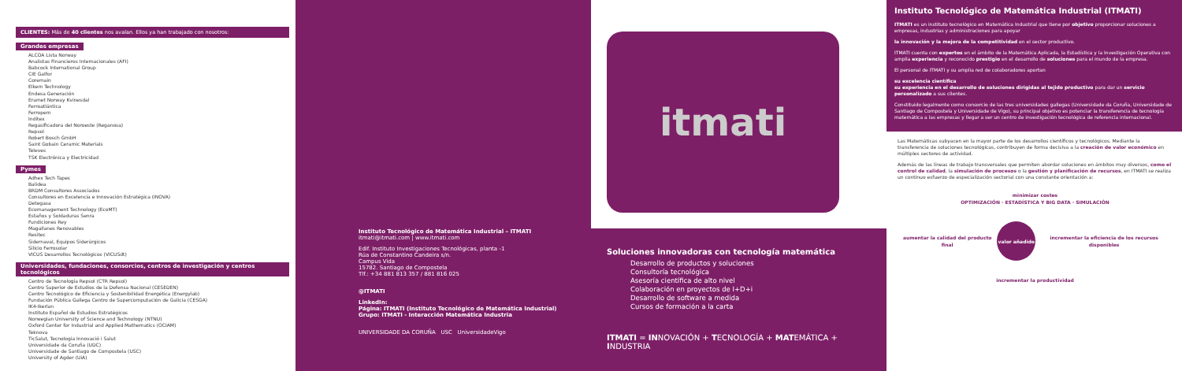CLIENTES: Más de 40 clientes nos avalan. Ellos ya han trabajado con nosotros:
Grandes empresas
ALCOA Lista Norway
Analistas Financieros Internacionales (AFI)
Babcock International Group
CIE Galfor
Coremain
Elkem Technology
Endesa Generación
Eramet Norway Kvinesdal
Ferroatlántica
Ferropem
Inditex
Regasificadora del Noroeste (Reganosa)
Repsol
Robert Bosch GmbH
Saint Gobain Ceramic Materials
Televes
TSK Electrónica y Electricidad
Pymes
Adhex Tech Tapes
Balidea
BRDM Consultores Associados
Consultores en Excelencia e Innovación Estratégica (INOVA)
Detegasa
Ecomanagement Technology (EcoMT)
Estaños y Soldaduras Senra
Fundiciones Rey
Magallanes Renovables
Resitec
Sidernaval, Equipos Siderúrgicos
Silicio Ferrosolar
VICUS Desarrollos Tecnológicos (VICUSdt)
Universidades, fundaciones, consorcios, centros de investigación y centros tecnológicos
Centro de Tecnología Repsol (CTR Repsol)
Centro Superior de Estudios de la Defensa Nacional (CESEDEN)
Centro Tecnológico de Eficiencia y Sostenibilidad Energética (Energylab)
Fundación Pública Gallega Centro de Supercomputación de Galicia (CESGA)
IK4-Ikerlan
Instituto Español de Estudios Estratégicos
Norwegian University of Science and Technology (NTNU)
Oxford Center for Industrial and Applied Mathematics (OCIAM)
Teknova
TicSalut, Tecnologia Innovació i Salut
Universidade da Coruña (UDC)
Universidade de Santiago de Compostela (USC)
University of Agder (UiA)
Instituto Tecnológico de Matemática Industrial – ITMATI
itmati@itmati.com | www.itmati.com
Edif. Instituto Investigaciones Tecnológicas, planta -1
Rúa de Constantino Candeira s/n.
Campus Vida
15782. Santiago de Compostela
Tlf.: +34 881 813 357 / 881 816 025
@ITMATI
LinkedIn:
Página: ITMATI (Instituto Tecnológico de Matemática Industrial)
Grupo: ITMATI - Interacción Matemática Industria
UNIVERSIDADE DA CORUÑA USC UniversidadeVigo
itmati
Soluciones innovadoras con tecnología matemática
Desarrollo de productos y soluciones
Consultoría tecnológica
Asesoría científica de alto nivel
Colaboración en proyectos de I+D+i
Desarrollo de software a medida
Cursos de formación a la carta
ITMATI = INNOVACIÓN + TECNOLOGÍA + MATEMÁTICA + INDUSTRIA
Instituto Tecnológico de Matemática Industrial (ITMATI)
ITMATI es un instituto tecnológico en Matemática Industrial que tiene por objetivo proporcionar soluciones a empresas, industrias y administraciones para apoyar
la innovación y la mejora de la competitividad en el sector productivo.
ITMATI cuenta con expertos en el ámbito de la Matemática Aplicada, la Estadística y la Investigación Operativa con amplia experiencia y reconocido prestigio en el desarrollo de soluciones para el mundo de la empresa.
El personal de ITMATI y su amplia red de colaboradores aportan
su excelencia científica
su experiencia en el desarrollo de soluciones dirigidas al tejido productivo para dar un servicio personalizado a sus clientes.
Constituido legalmente como consorcio de las tres universidades gallegas (Universidade da Coruña, Universidade de Santiago de Compostela y Universidade de Vigo), su principal objetivo es potenciar la transferencia de tecnología matemática a las empresas y llegar a ser un centro de investigación tecnológica de referencia internacional.
Las Matemáticas subyacen en la mayor parte de los desarrollos científicos y tecnológicos. Mediante la transferencia de soluciones tecnológicas, contribuyen de forma decisiva a la creación de valor económico en múltiples sectores de actividad.
Además de las líneas de trabajo transversales que permiten abordar soluciones en ámbitos muy diversos, como el control de calidad, la simulación de procesos o la gestión y planificación de recursos, en ITMATI se realiza un continuo esfuerzo de especialización sectorial con una constante orientación a:
minimizar costes
OPTIMIZACIÓN · ESTADÍSTICA Y BIG DATA · SIMULACIÓN
aumentar la calidad del producto final valor añadido incrementar la eficiencia de los recursos disponibles
incrementar la productividad